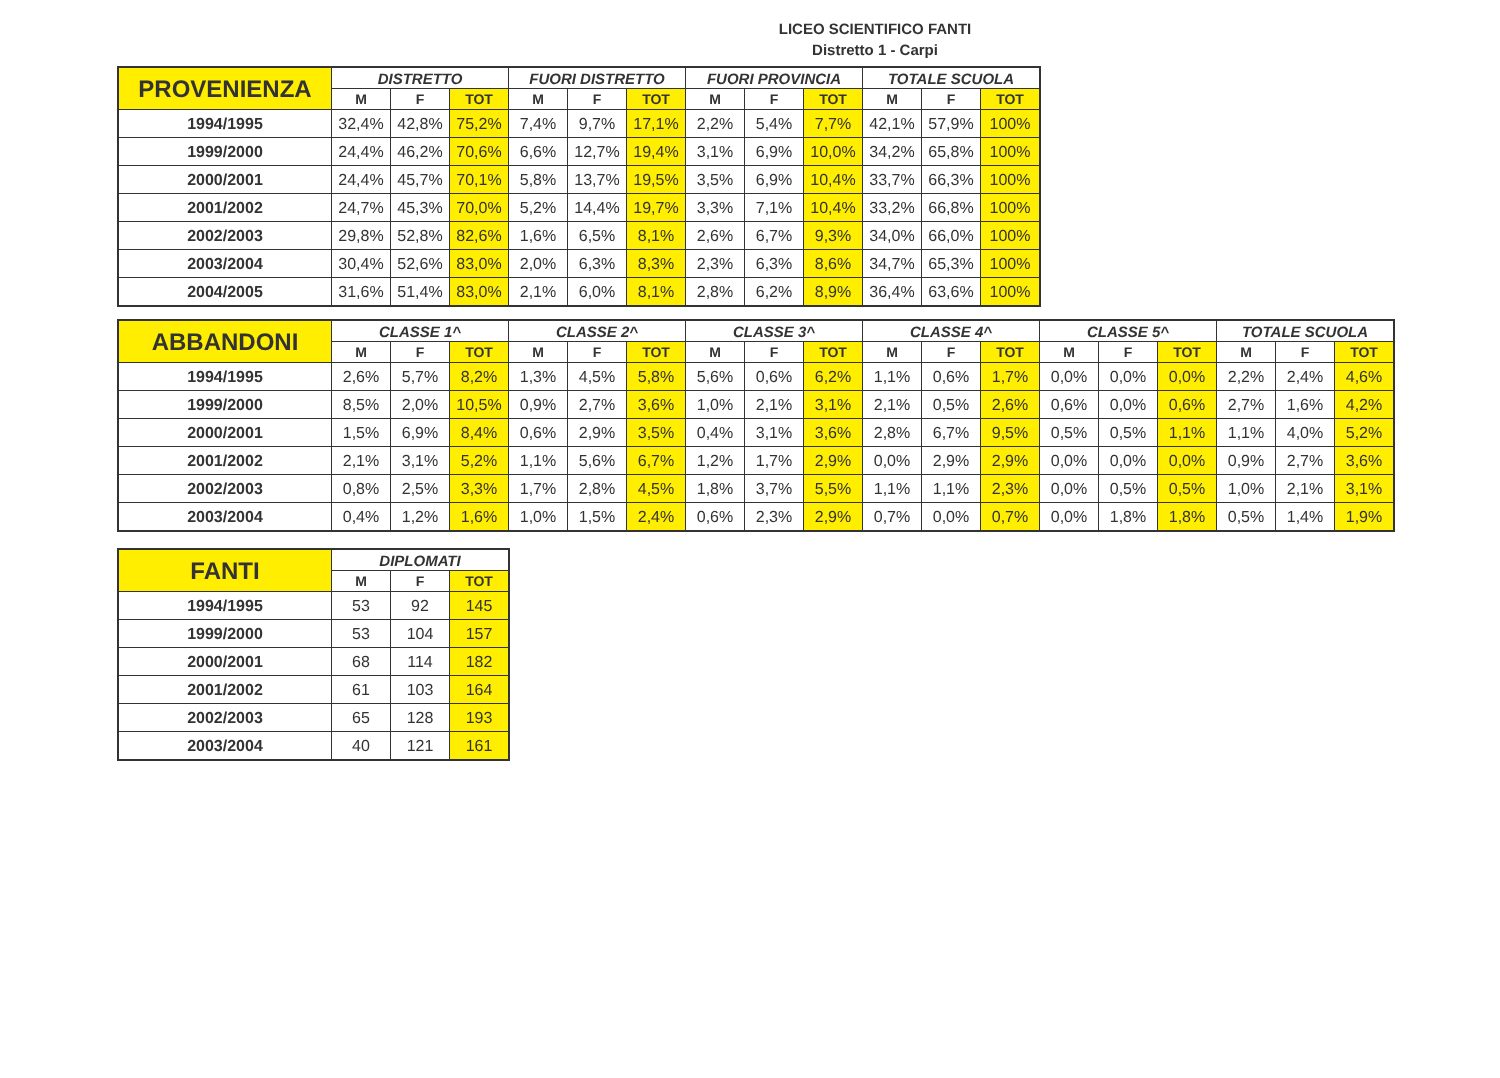LICEO SCIENTIFICO FANTI
Distretto 1 - Carpi
| PROVENIENZA | DISTRETTO | | | FUORI DISTRETTO | | | FUORI PROVINCIA | | | TOTALE SCUOLA | | |
| --- | --- | --- | --- | --- | --- | --- | --- | --- | --- | --- | --- | --- |
| | M | F | TOT | M | F | TOT | M | F | TOT | M | F | TOT |
| 1994/1995 | 32,4% | 42,8% | 75,2% | 7,4% | 9,7% | 17,1% | 2,2% | 5,4% | 7,7% | 42,1% | 57,9% | 100% |
| 1999/2000 | 24,4% | 46,2% | 70,6% | 6,6% | 12,7% | 19,4% | 3,1% | 6,9% | 10,0% | 34,2% | 65,8% | 100% |
| 2000/2001 | 24,4% | 45,7% | 70,1% | 5,8% | 13,7% | 19,5% | 3,5% | 6,9% | 10,4% | 33,7% | 66,3% | 100% |
| 2001/2002 | 24,7% | 45,3% | 70,0% | 5,2% | 14,4% | 19,7% | 3,3% | 7,1% | 10,4% | 33,2% | 66,8% | 100% |
| 2002/2003 | 29,8% | 52,8% | 82,6% | 1,6% | 6,5% | 8,1% | 2,6% | 6,7% | 9,3% | 34,0% | 66,0% | 100% |
| 2003/2004 | 30,4% | 52,6% | 83,0% | 2,0% | 6,3% | 8,3% | 2,3% | 6,3% | 8,6% | 34,7% | 65,3% | 100% |
| 2004/2005 | 31,6% | 51,4% | 83,0% | 2,1% | 6,0% | 8,1% | 2,8% | 6,2% | 8,9% | 36,4% | 63,6% | 100% |
| ABBANDONI | CLASSE 1^ | | | CLASSE 2^ | | | CLASSE 3^ | | | CLASSE 4^ | | | CLASSE 5^ | | | TOTALE SCUOLA | | |
| --- | --- | --- | --- | --- | --- | --- | --- | --- | --- | --- | --- | --- | --- | --- | --- | --- | --- | --- |
| | M | F | TOT | M | F | TOT | M | F | TOT | M | F | TOT | M | F | TOT | M | F | TOT |
| 1994/1995 | 2,6% | 5,7% | 8,2% | 1,3% | 4,5% | 5,8% | 5,6% | 0,6% | 6,2% | 1,1% | 0,6% | 1,7% | 0,0% | 0,0% | 0,0% | 2,2% | 2,4% | 4,6% |
| 1999/2000 | 8,5% | 2,0% | 10,5% | 0,9% | 2,7% | 3,6% | 1,0% | 2,1% | 3,1% | 2,1% | 0,5% | 2,6% | 0,6% | 0,0% | 0,6% | 2,7% | 1,6% | 4,2% |
| 2000/2001 | 1,5% | 6,9% | 8,4% | 0,6% | 2,9% | 3,5% | 0,4% | 3,1% | 3,6% | 2,8% | 6,7% | 9,5% | 0,5% | 0,5% | 1,1% | 1,1% | 4,0% | 5,2% |
| 2001/2002 | 2,1% | 3,1% | 5,2% | 1,1% | 5,6% | 6,7% | 1,2% | 1,7% | 2,9% | 0,0% | 2,9% | 2,9% | 0,0% | 0,0% | 0,0% | 0,9% | 2,7% | 3,6% |
| 2002/2003 | 0,8% | 2,5% | 3,3% | 1,7% | 2,8% | 4,5% | 1,8% | 3,7% | 5,5% | 1,1% | 1,1% | 2,3% | 0,0% | 0,5% | 0,5% | 1,0% | 2,1% | 3,1% |
| 2003/2004 | 0,4% | 1,2% | 1,6% | 1,0% | 1,5% | 2,4% | 0,6% | 2,3% | 2,9% | 0,7% | 0,0% | 0,7% | 0,0% | 1,8% | 1,8% | 0,5% | 1,4% | 1,9% |
| FANTI | DIPLOMATI | | |
| --- | --- | --- | --- |
| | M | F | TOT |
| 1994/1995 | 53 | 92 | 145 |
| 1999/2000 | 53 | 104 | 157 |
| 2000/2001 | 68 | 114 | 182 |
| 2001/2002 | 61 | 103 | 164 |
| 2002/2003 | 65 | 128 | 193 |
| 2003/2004 | 40 | 121 | 161 |